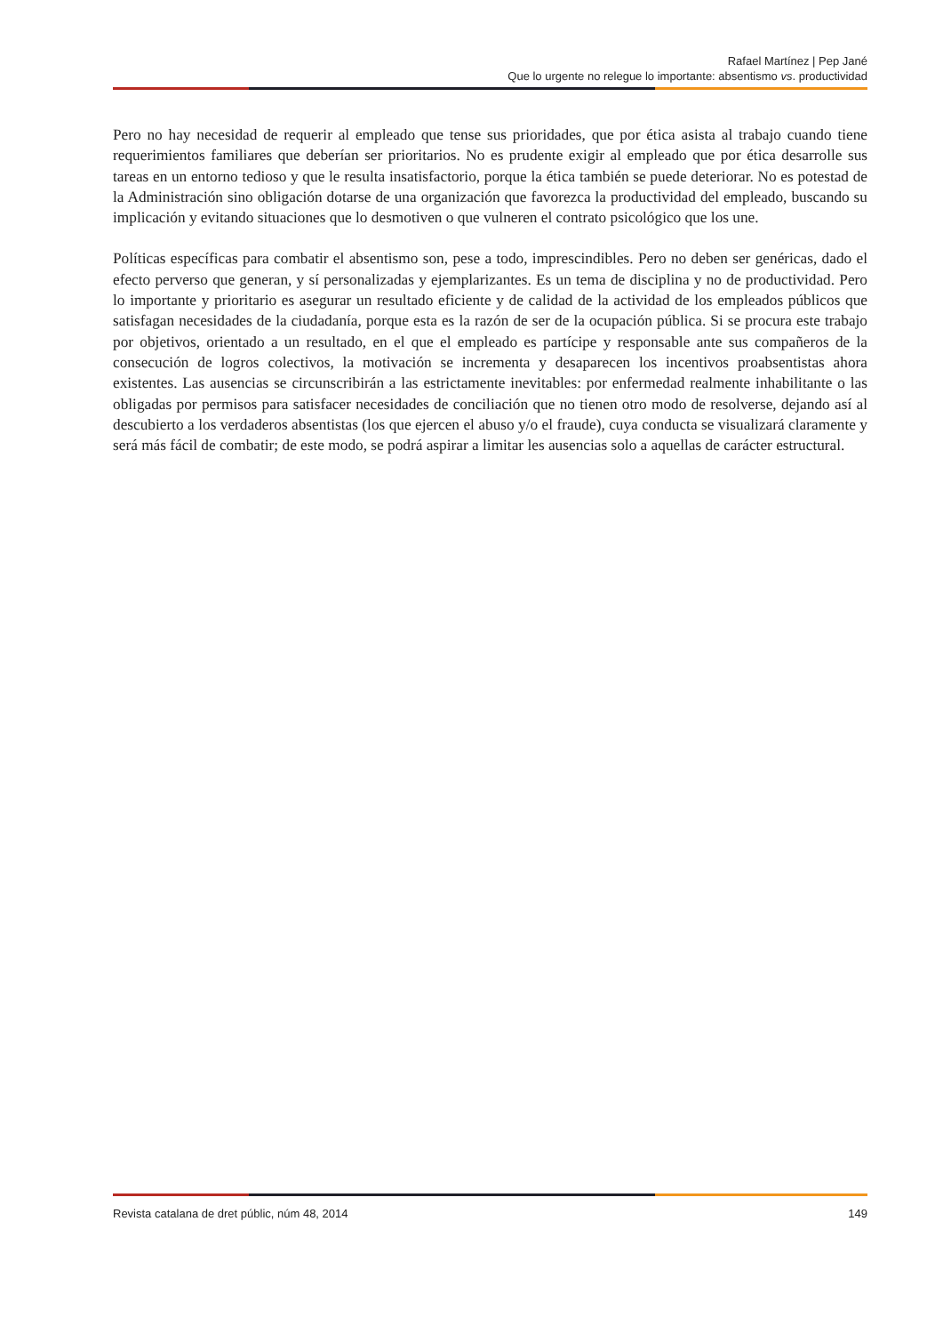Rafael Martínez | Pep Jané
Que lo urgente no relegue lo importante: absentismo vs. productividad
Pero no hay necesidad de requerir al empleado que tense sus prioridades, que por ética asista al trabajo cuando tiene requerimientos familiares que deberían ser prioritarios. No es prudente exigir al empleado que por ética desarrolle sus tareas en un entorno tedioso y que le resulta insatisfactorio, porque la ética también se puede deteriorar. No es potestad de la Administración sino obligación dotarse de una organización que favorezca la productividad del empleado, buscando su implicación y evitando situaciones que lo desmotiven o que vulneren el contrato psicológico que los une.
Políticas específicas para combatir el absentismo son, pese a todo, imprescindibles. Pero no deben ser genéricas, dado el efecto perverso que generan, y sí personalizadas y ejemplarizantes. Es un tema de disciplina y no de productividad. Pero lo importante y prioritario es asegurar un resultado eficiente y de calidad de la actividad de los empleados públicos que satisfagan necesidades de la ciudadanía, porque esta es la razón de ser de la ocupación pública. Si se procura este trabajo por objetivos, orientado a un resultado, en el que el empleado es partícipe y responsable ante sus compañeros de la consecución de logros colectivos, la motivación se incrementa y desaparecen los incentivos proabsentistas ahora existentes. Las ausencias se circunscribirán a las estrictamente inevitables: por enfermedad realmente inhabilitante o las obligadas por permisos para satisfacer necesidades de conciliación que no tienen otro modo de resolverse, dejando así al descubierto a los verdaderos absentistas (los que ejercen el abuso y/o el fraude), cuya conducta se visualizará claramente y será más fácil de combatir; de este modo, se podrá aspirar a limitar les ausencias solo a aquellas de carácter estructural.
Revista catalana de dret públic, núm 48, 2014 149